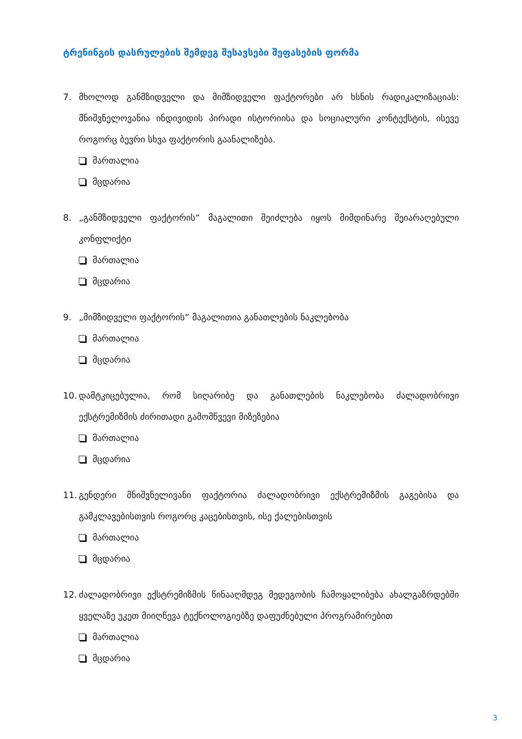ტრენინგის დასრულების შემდეგ შესავსები შეფასების ფორმა
7. მხოლოდ განმზიდველი და მიმზიდველი ფაქტორები არ ხსნის რადიკალიზაციას: მნიშვნელოვანია ინდივიდის პირადი ისტორიისა და სოციალური კონტექსტის, ისევე როგორც ბევრი სხვა ფაქტორის გაანალიზება.
მართალია
მცდარია
8. „განმზიდველი ფაქტორის“ მაგალითი შეიძლება იყოს მიმდინარე შეიარაღებული კონფლიქტი
მართალია
მცდარია
9. „მიმზიდველი ფაქტორის“ მაგალითია განათლების ნაკლებობა
მართალია
მცდარია
10. დამტკიცებულია, რომ სიღარიბე და განათლების ნაკლებობა ძალადობრივი ექსტრემიზმის ძირითადი გამომწვევი მიზეზებია
მართალია
მცდარია
11. გენდერი მნიშვნელივანი ფაქტორია ძალადობრივი ექსტრემიზმის გაგებისა და გამკლავებისთვის როგორც კაცებისთვის, ისე ქალებისთვის
მართალია
მცდარია
12. ძალადობრივი ექსტრემიზმის წინააღმდეგ მედეგობის ჩამოყალიბება ახალგაზრდებში ყველაზე უკეთ მიიღწევა ტექნოლოგიებზე დაფუძნებული პროგრამირებით
მართალია
მცდარია
3